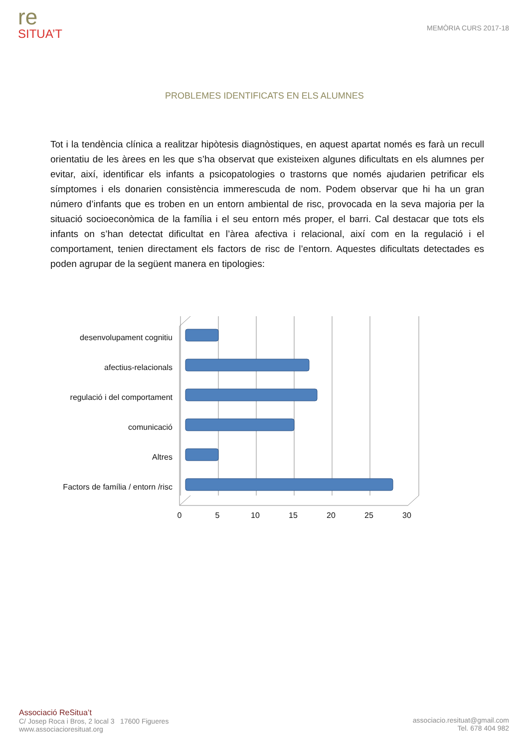re
SITUA’T
MEMÒRIA CURS 2017-18
PROBLEMES IDENTIFICATS EN ELS ALUMNES
Tot i la tendència clínica a realitzar hipòtesis diagnòstiques, en aquest apartat només es farà un recull orientatiu de les àrees en les que s’ha observat que existeixen algunes dificultats en els alumnes per evitar, així, identificar els infants a psicopatologies o trastorns que només ajudarien petrificar els símptomes i els donarien consistència immerescuda de nom. Podem observar que hi ha un gran número d’infants que es troben en un entorn ambiental de risc, provocada en la seva majoria per la situació socioeconòmica de la família i el seu entorn més proper, el barri. Cal destacar que tots els infants on s’han detectat dificultat en l’àrea afectiva i relacional, així com en la regulació i el comportament, tenien directament els factors de risc de l’entorn. Aquestes dificultats detectades es poden agrupar de la següent manera en tipologies:
desenvolupament cognitiu
afectius-relacionals
regulació i del comportament
comunicació
Altres
Factors de família / entorn /risc
0
5
10
15
20
25
30
Associació ReSitua’t
C/ Josep Roca i Bros, 2 local 3 17600 Figueres
www.associacioresituat.org
associacio.resituat@gmail.com
Tel. 678 404 982